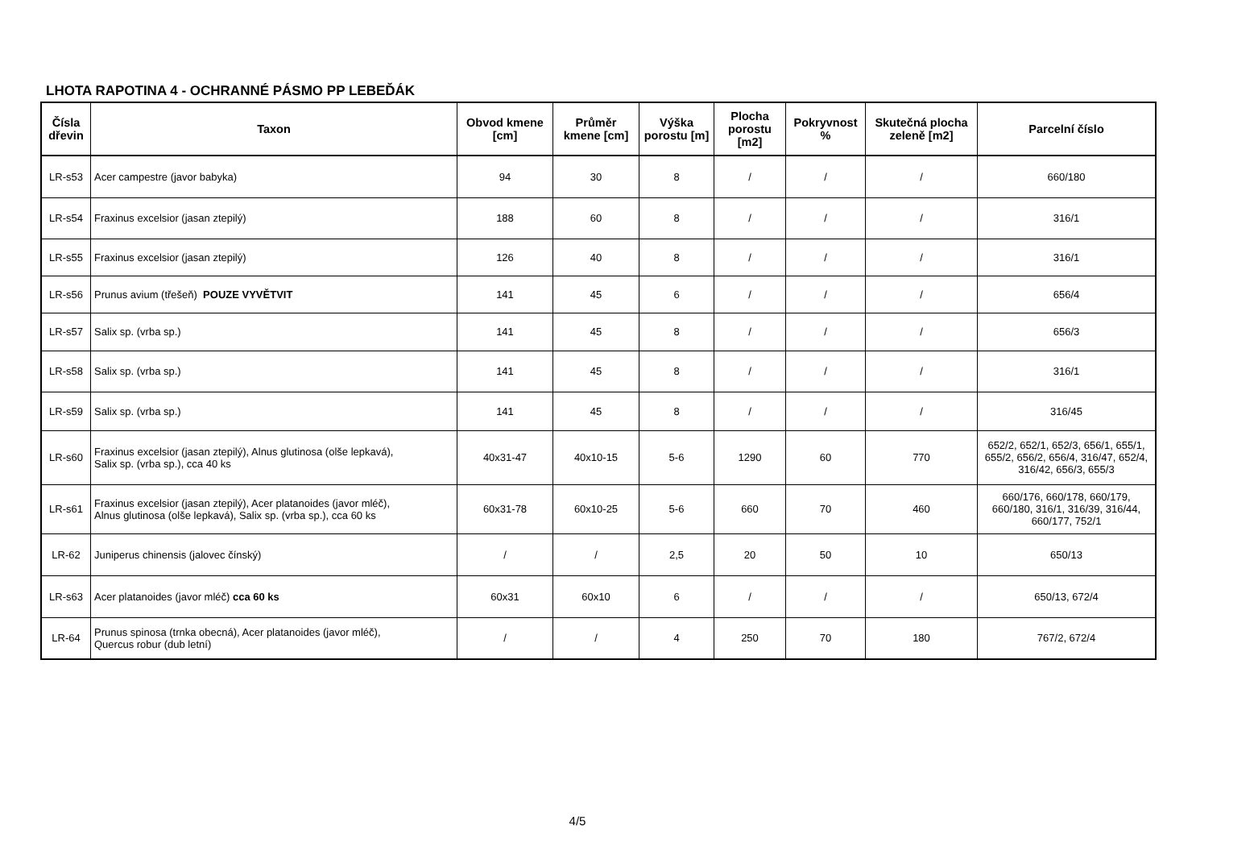LHOTA RAPOTINA 4 - OCHRANNÉ PÁSMO PP LEBEĎÁK
| Čísla dřevin | Taxon | Obvod kmene [cm] | Průměr kmene [cm] | Výška porostu [m] | Plocha porostu [m2] | Pokryvnost % | Skutečná plocha zeleně [m2] | Parcelní číslo |
| --- | --- | --- | --- | --- | --- | --- | --- | --- |
| LR-s53 | Acer campestre (javor babyka) | 94 | 30 | 8 | / | / | / | 660/180 |
| LR-s54 | Fraxinus excelsior (jasan ztepilý) | 188 | 60 | 8 | / | / | / | 316/1 |
| LR-s55 | Fraxinus excelsior (jasan ztepilý) | 126 | 40 | 8 | / | / | / | 316/1 |
| LR-s56 | Prunus avium (třešeň) POUZE VYVĚTVIT | 141 | 45 | 6 | / | / | / | 656/4 |
| LR-s57 | Salix sp. (vrba sp.) | 141 | 45 | 8 | / | / | / | 656/3 |
| LR-s58 | Salix sp. (vrba sp.) | 141 | 45 | 8 | / | / | / | 316/1 |
| LR-s59 | Salix sp. (vrba sp.) | 141 | 45 | 8 | / | / | / | 316/45 |
| LR-s60 | Fraxinus excelsior (jasan ztepilý), Alnus glutinosa (olše lepkavá), Salix sp. (vrba sp.), cca 40 ks | 40x31-47 | 40x10-15 | 5-6 | 1290 | 60 | 770 | 652/2, 652/1, 652/3, 656/1, 655/1, 655/2, 656/2, 656/4, 316/47, 652/4, 316/42, 656/3, 655/3 |
| LR-s61 | Fraxinus excelsior (jasan ztepilý), Acer platanoides (javor mléč), Alnus glutinosa (olše lepkavá), Salix sp. (vrba sp.), cca 60 ks | 60x31-78 | 60x10-25 | 5-6 | 660 | 70 | 460 | 660/176, 660/178, 660/179, 660/180, 316/1, 316/39, 316/44, 660/177, 752/1 |
| LR-62 | Juniperus chinensis (jalovec čínský) | / | / | 2,5 | 20 | 50 | 10 | 650/13 |
| LR-s63 | Acer platanoides (javor mléč) cca 60 ks | 60x31 | 60x10 | 6 | / | / | / | 650/13, 672/4 |
| LR-64 | Prunus spinosa (trnka obecná), Acer platanoides (javor mléč), Quercus robur (dub letní) | / | / | 4 | 250 | 70 | 180 | 767/2, 672/4 |
4/5